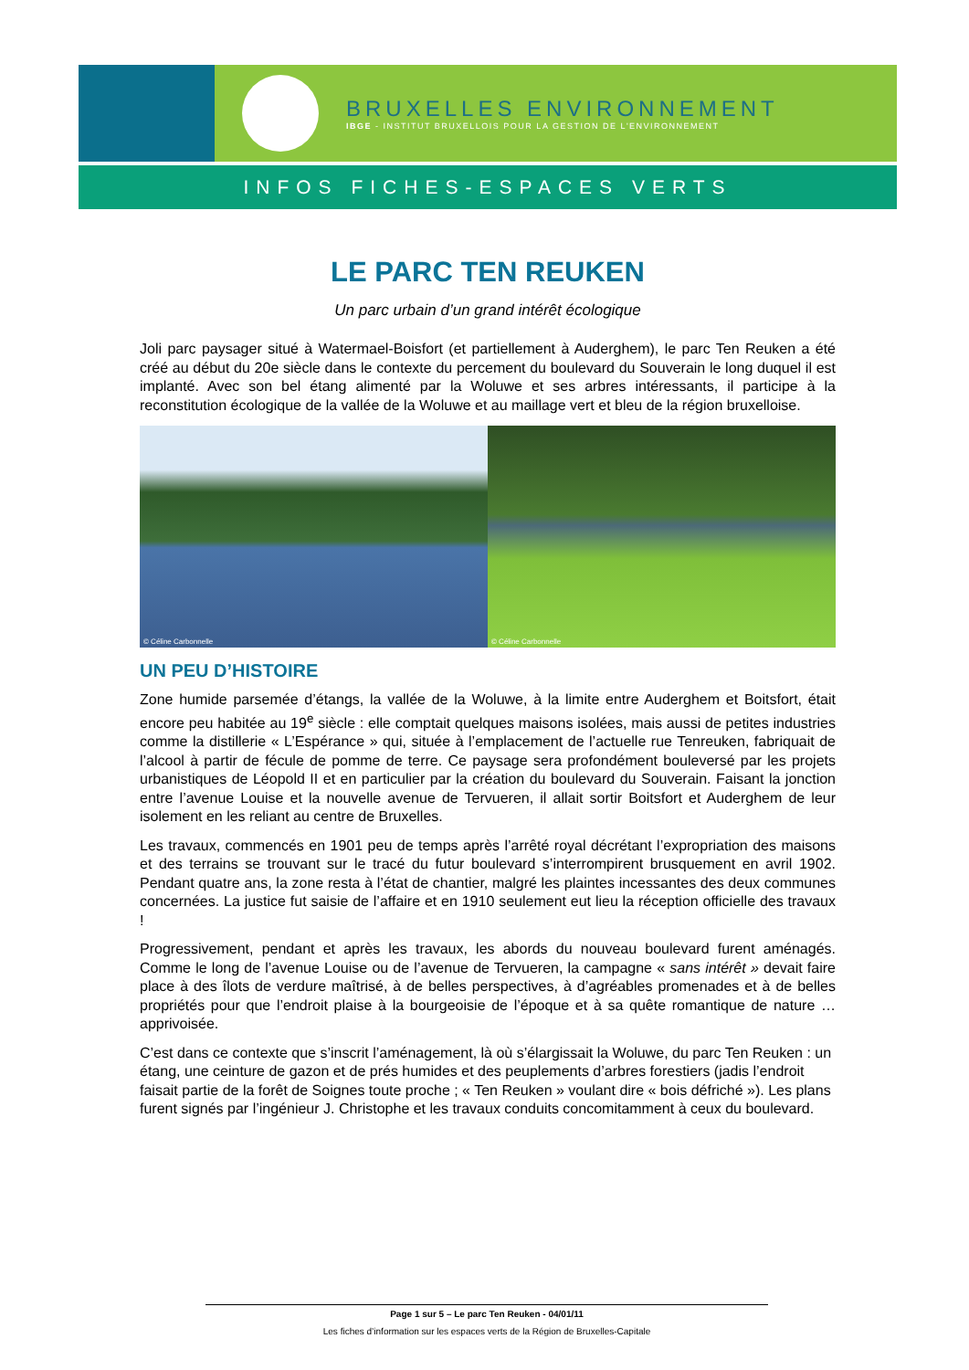BRUXELLES ENVIRONNEMENT
IBGE - INSTITUT BRUXELLOIS POUR LA GESTION DE L'ENVIRONNEMENT
INFOS FICHES-ESPACES VERTS
LE PARC TEN REUKEN
Un parc urbain d’un grand intérêt écologique
Joli parc paysager situé à Watermael-Boisfort (et partiellement à Auderghem), le parc Ten Reuken a été créé au début du 20e siècle dans le contexte du percement du boulevard du Souverain le long duquel il est implanté. Avec son bel étang alimenté par la Woluwe et ses arbres intéressants, il participe à la reconstitution écologique de la vallée de la Woluwe et au maillage vert et bleu de la région bruxelloise.
© Céline Carbonnelle © Céline Carbonnelle
UN PEU D’HISTOIRE
Zone humide parsemée d’étangs, la vallée de la Woluwe, à la limite entre Auderghem et Boitsfort, était encore peu habitée au 19<sup>e</sup> siècle : elle comptait quelques maisons isolées, mais aussi de petites industries comme la distillerie « L’Espérance » qui, située à l’emplacement de l’actuelle rue Tenreuken, fabriquait de l’alcool à partir de fécule de pomme de terre. Ce paysage sera profondément bouleversé par les projets urbanistiques de Léopold II et en particulier par la création du boulevard du Souverain. Faisant la jonction entre l’avenue Louise et la nouvelle avenue de Tervueren, il allait sortir Boitsfort et Auderghem de leur isolement en les reliant au centre de Bruxelles.
Les travaux, commencés en 1901 peu de temps après l’arrêté royal décrétant l’expropriation des maisons et des terrains se trouvant sur le tracé du futur boulevard s’interrompirent brusquement en avril 1902. Pendant quatre ans, la zone resta à l’état de chantier, malgré les plaintes incessantes des deux communes concernées. La justice fut saisie de l’affaire et en 1910 seulement eut lieu la réception officielle des travaux !
Progressivement, pendant et après les travaux, les abords du nouveau boulevard furent aménagés. Comme le long de l’avenue Louise ou de l’avenue de Tervueren, la campagne « sans intérêt » devait faire place à des îlots de verdure maîtrisé, à de belles perspectives, à d’agréables promenades et à de belles propriétés pour que l’endroit plaise à la bourgeoisie de l’époque et à sa quête romantique de nature … apprivoisée.
C’est dans ce contexte que s’inscrit l’aménagement, là où s’élargissait la Woluwe, du parc Ten Reuken : un étang, une ceinture de gazon et de prés humides et des peuplements d’arbres forestiers (jadis l’endroit faisait partie de la forêt de Soignes toute proche ; « Ten Reuken » voulant dire « bois défriché »). Les plans furent signés par l’ingénieur J. Christophe et les travaux conduits concomitamment à ceux du boulevard.
Page 1 sur 5 – Le parc Ten Reuken - 04/01/11
Les fiches d’information sur les espaces verts de la Région de Bruxelles-Capitale